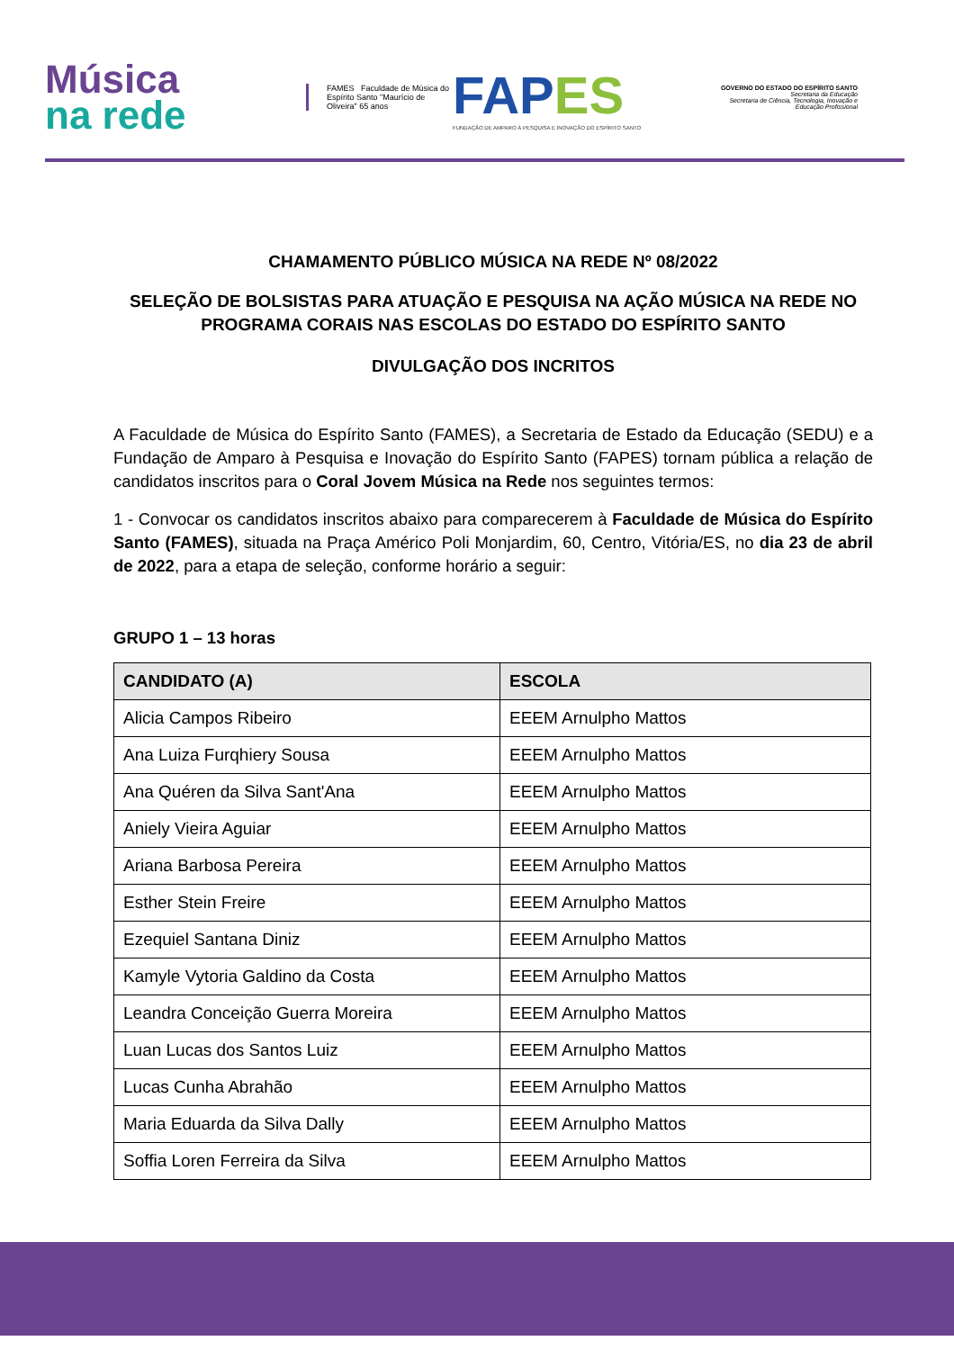Música
na rede
FAMES Faculdade de Música do Espírito Santo "Maurício de Oliveira" 65 anos
FAPES
FUNDAÇÃO DE AMPARO À PESQUISA E INOVAÇÃO DO ESPÍRITO SANTO
GOVERNO DO ESTADO DO ESPÍRITO SANTO
Secretaria da Educação
Secretaria de Ciência, Tecnologia, Inovação e Educação Profissional
CHAMAMENTO PÚBLICO MÚSICA NA REDE Nº 08/2022
SELEÇÃO DE BOLSISTAS PARA ATUAÇÃO E PESQUISA NA AÇÃO MÚSICA NA REDE NO PROGRAMA CORAIS NAS ESCOLAS DO ESTADO DO ESPÍRITO SANTO
DIVULGAÇÃO DOS INCRITOS
A Faculdade de Música do Espírito Santo (FAMES), a Secretaria de Estado da Educação (SEDU) e a Fundação de Amparo à Pesquisa e Inovação do Espírito Santo (FAPES) tornam pública a relação de candidatos inscritos para o Coral Jovem Música na Rede nos seguintes termos:
1 - Convocar os candidatos inscritos abaixo para comparecerem à Faculdade de Música do Espírito Santo (FAMES), situada na Praça Américo Poli Monjardim, 60, Centro, Vitória/ES, no dia 23 de abril de 2022, para a etapa de seleção, conforme horário a seguir:
GRUPO 1 – 13 horas
| CANDIDATO (A) | ESCOLA |
| --- | --- |
| Alicia Campos Ribeiro | EEEM Arnulpho Mattos |
| Ana Luiza Furqhiery Sousa | EEEM Arnulpho Mattos |
| Ana Quéren da Silva Sant'Ana | EEEM Arnulpho Mattos |
| Aniely Vieira Aguiar | EEEM Arnulpho Mattos |
| Ariana Barbosa Pereira | EEEM Arnulpho Mattos |
| Esther Stein Freire | EEEM Arnulpho Mattos |
| Ezequiel Santana Diniz | EEEM Arnulpho Mattos |
| Kamyle Vytoria Galdino da Costa | EEEM Arnulpho Mattos |
| Leandra Conceição Guerra Moreira | EEEM Arnulpho Mattos |
| Luan Lucas dos Santos Luiz | EEEM Arnulpho Mattos |
| Lucas Cunha Abrahão | EEEM Arnulpho Mattos |
| Maria Eduarda da Silva Dally | EEEM Arnulpho Mattos |
| Soffia Loren Ferreira da Silva | EEEM Arnulpho Mattos |